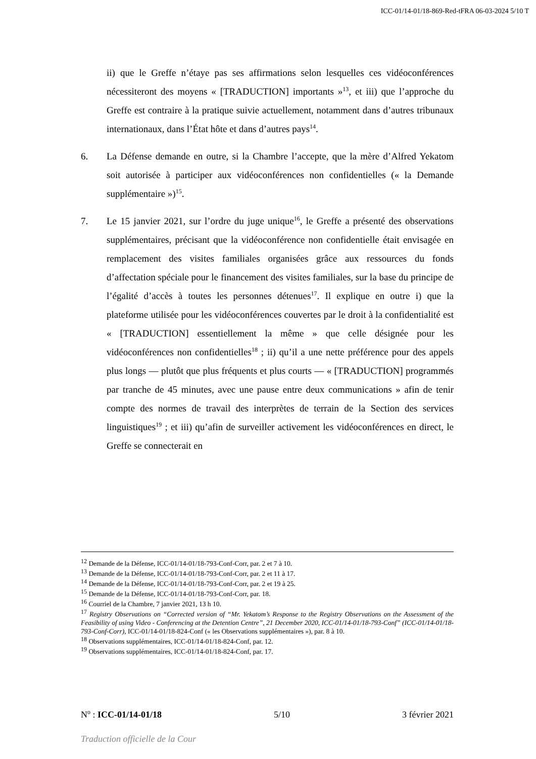ICC-01/14-01/18-869-Red-tFRA 06-03-2024 5/10 T
ii) que le Greffe n’étaye pas ses affirmations selon lesquelles ces vidéoconférences nécessiteront des moyens « [TRADUCTION] importants »<sup>13</sup>, et iii) que l’approche du Greffe est contraire à la pratique suivie actuellement, notamment dans d’autres tribunaux internationaux, dans l’État hôte et dans d’autres pays<sup>14</sup>.
6. La Défense demande en outre, si la Chambre l’accepte, que la mère d’Alfred Yekatom soit autorisée à participer aux vidéoconférences non confidentielles (« la Demande supplémentaire »)<sup>15</sup>.
7. Le 15 janvier 2021, sur l’ordre du juge unique<sup>16</sup>, le Greffe a présenté des observations supplémentaires, précisant que la vidéoconférence non confidentielle était envisagée en remplacement des visites familiales organisées grâce aux ressources du fonds d’affectation spéciale pour le financement des visites familiales, sur la base du principe de l’égalité d’accès à toutes les personnes détenues<sup>17</sup>. Il explique en outre i) que la plateforme utilisée pour les vidéoconférences couvertes par le droit à la confidentialité est « [TRADUCTION] essentiellement la même » que celle désignée pour les vidéoconférences non confidentielles<sup>18</sup> ; ii) qu’il a une nette préférence pour des appels plus longs — plutôt que plus fréquents et plus courts — « [TRADUCTION] programmés par tranche de 45 minutes, avec une pause entre deux communications » afin de tenir compte des normes de travail des interprètes de terrain de la Section des services linguistiques<sup>19</sup> ; et iii) qu’afin de surveiller activement les vidéoconférences en direct, le Greffe se connecterait en
<sup>12</sup> Demande de la Défense, ICC-01/14-01/18-793-Conf-Corr, par. 2 et 7 à 10.
<sup>13</sup> Demande de la Défense, ICC-01/14-01/18-793-Conf-Corr, par. 2 et 11 à 17.
<sup>14</sup> Demande de la Défense, ICC-01/14-01/18-793-Conf-Corr, par. 2 et 19 à 25.
<sup>15</sup> Demande de la Défense, ICC-01/14-01/18-793-Conf-Corr, par. 18.
<sup>16</sup> Courriel de la Chambre, 7 janvier 2021, 13 h 10.
<sup>17</sup> Registry Observations on “Corrected version of “Mr. Yekatom’s Response to the Registry Observations on the Assessment of the Feasibility of using Video - Conferencing at the Detention Centre”, 21 December 2020, ICC-01/14-01/18-793-Conf” (ICC-01/14-01/18-793-Conf-Corr), ICC-01/14-01/18-824-Conf (« les Observations supplémentaires »), par. 8 à 10.
<sup>18</sup> Observations supplémentaires, ICC-01/14-01/18-824-Conf, par. 12.
<sup>19</sup> Observations supplémentaires, ICC-01/14-01/18-824-Conf, par. 17.
N<sup>o</sup> : ICC-01/14-01/18 5/10 3 février 2021
Traduction officielle de la Cour